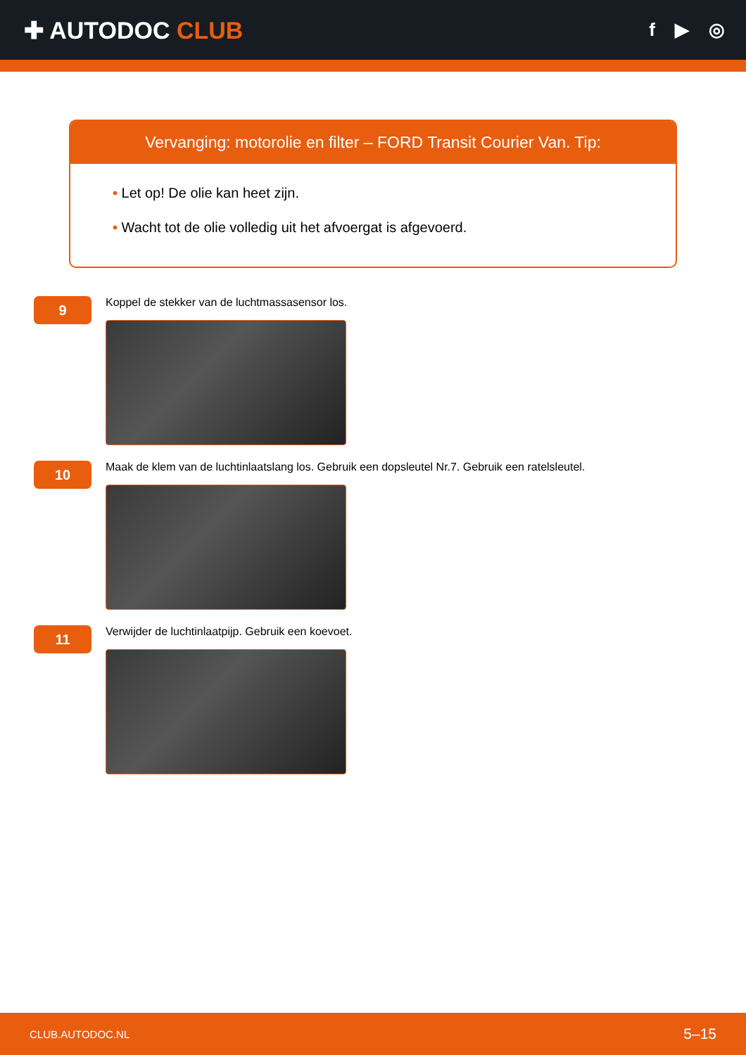✚ AUTODOC CLUB
f ▶ ◎
Vervanging: motorolie en filter – FORD Transit Courier Van. Tip:
• Let op! De olie kan heet zijn.
• Wacht tot de olie volledig uit het afvoergat is afgevoerd.
9
Koppel de stekker van de luchtmassasensor los.
10
Maak de klem van de luchtinlaatslang los. Gebruik een dopsleutel Nr.7. Gebruik een ratelsleutel.
11
Verwijder de luchtinlaatpijp. Gebruik een koevoet.
CLUB.AUTODOC.NL 5–15